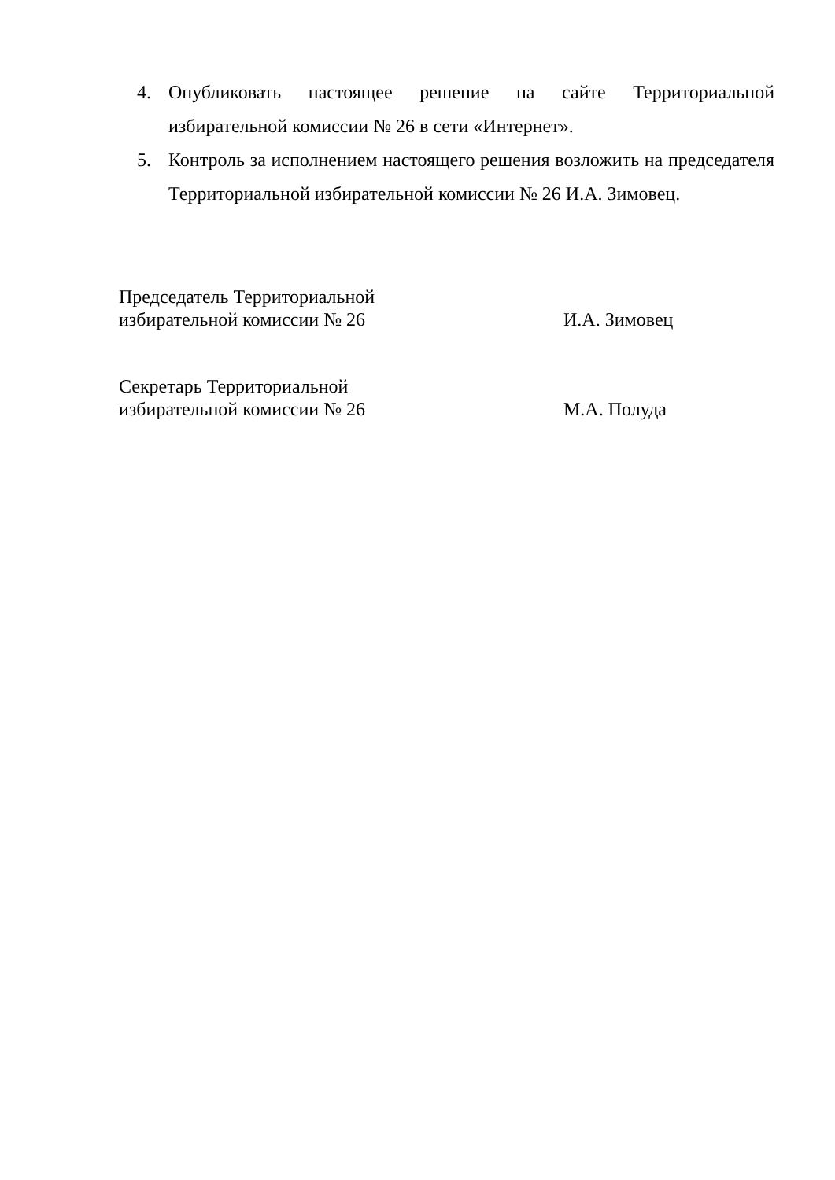4. Опубликовать настоящее решение на сайте Территориальной избирательной комиссии № 26 в сети «Интернет».
5. Контроль за исполнением настоящего решения возложить на председателя Территориальной избирательной комиссии № 26 И.А. Зимовец.
Председатель Территориальной
избирательной комиссии № 26
И.А. Зимовец
Секретарь Территориальной
избирательной комиссии № 26
М.А. Полуда